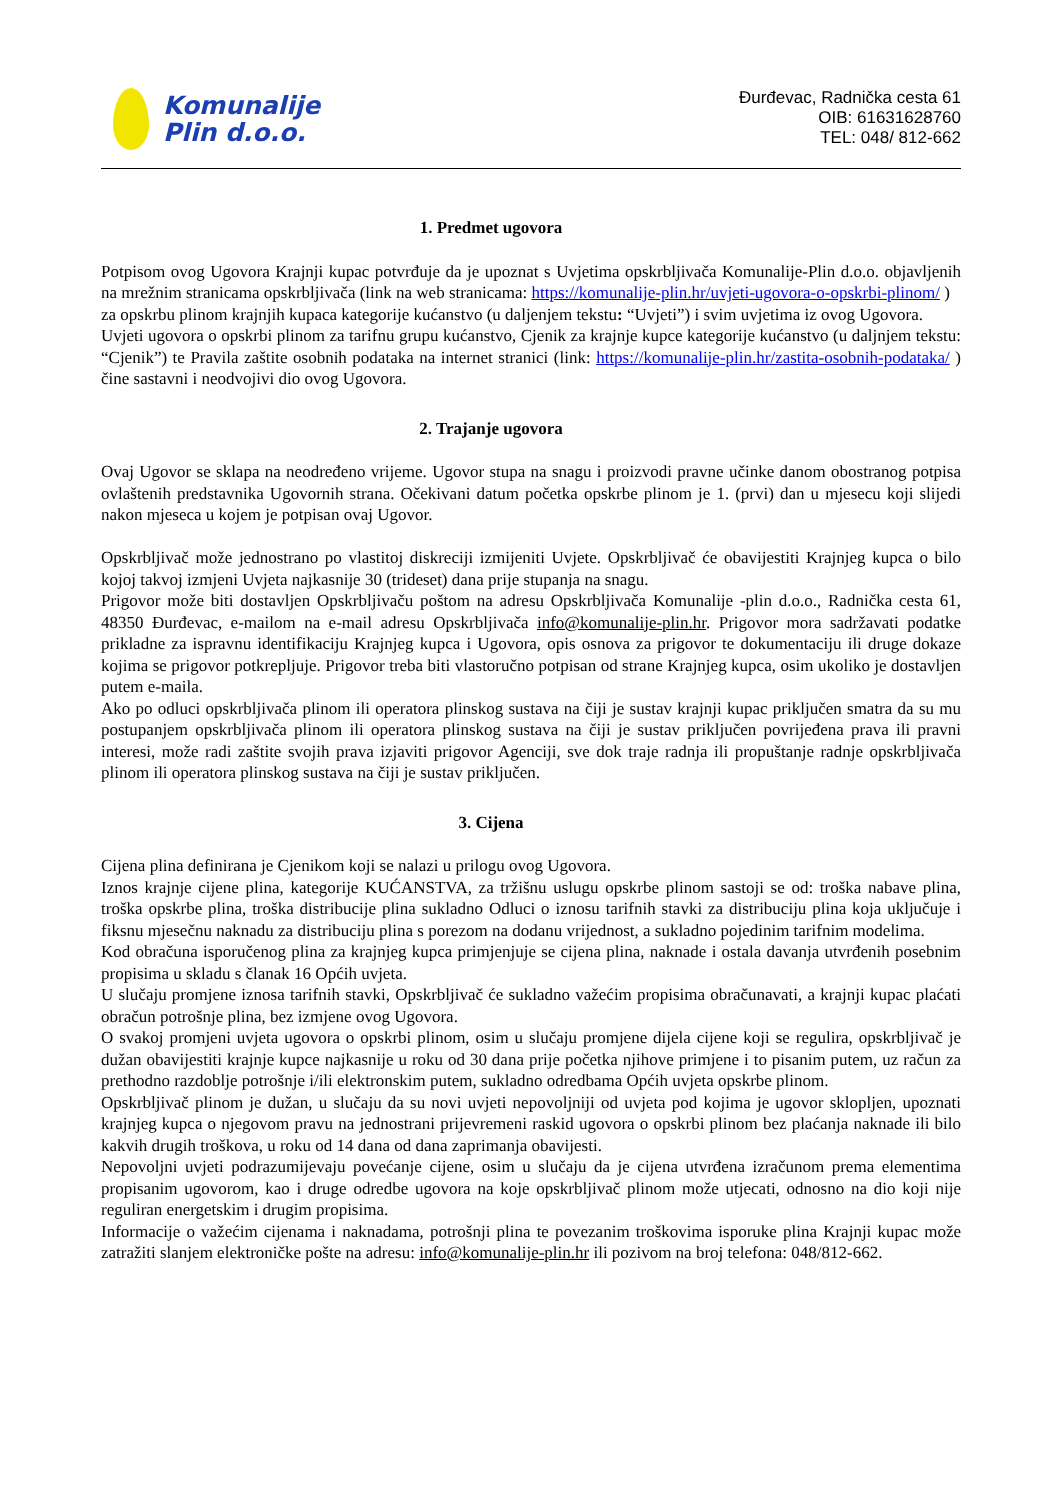Komunalije
Plin d.o.o.
Đurđevac, Radnička cesta 61
OIB: 61631628760
TEL: 048/ 812-662
1. Predmet ugovora
Potpisom ovog Ugovora Krajnji kupac potvrđuje da je upoznat s Uvjetima opskrbljivača Komunalije-Plin d.o.o. objavljenih na mrežnim stranicama opskrbljivača (link na web stranicama: https://komunalije-plin.hr/uvjeti-ugovora-o-opskrbi-plinom/ )
za opskrbu plinom krajnjih kupaca kategorije kućanstvo (u daljenjem tekstu: “Uvjeti”) i svim uvjetima iz ovog Ugovora.
Uvjeti ugovora o opskrbi plinom za tarifnu grupu kućanstvo, Cjenik za krajnje kupce kategorije kućanstvo (u daljnjem tekstu: “Cjenik”) te Pravila zaštite osobnih podataka na internet stranici (link: https://komunalije-plin.hr/zastita-osobnih-podataka/ ) čine sastavni i neodvojivi dio ovog Ugovora.
2. Trajanje ugovora
Ovaj Ugovor se sklapa na neodređeno vrijeme. Ugovor stupa na snagu i proizvodi pravne učinke danom obostranog potpisa ovlaštenih predstavnika Ugovornih strana. Očekivani datum početka opskrbe plinom je 1. (prvi) dan u mjesecu koji slijedi nakon mjeseca u kojem je potpisan ovaj Ugovor.
Opskrbljivač može jednostrano po vlastitoj diskreciji izmijeniti Uvjete. Opskrbljivač će obavijestiti Krajnjeg kupca o bilo kojoj takvoj izmjeni Uvjeta najkasnije 30 (trideset) dana prije stupanja na snagu.
Prigovor može biti dostavljen Opskrbljivaču poštom na adresu Opskrbljivača Komunalije -plin d.o.o., Radnička cesta 61, 48350 Đurđevac, e-mailom na e-mail adresu Opskrbljivača info@komunalije-plin.hr. Prigovor mora sadržavati podatke prikladne za ispravnu identifikaciju Krajnjeg kupca i Ugovora, opis osnova za prigovor te dokumentaciju ili druge dokaze kojima se prigovor potkrepljuje. Prigovor treba biti vlastoručno potpisan od strane Krajnjeg kupca, osim ukoliko je dostavljen putem e-maila.
Ako po odluci opskrbljivača plinom ili operatora plinskog sustava na čiji je sustav krajnji kupac priključen smatra da su mu postupanjem opskrbljivača plinom ili operatora plinskog sustava na čiji je sustav priključen povrijeđena prava ili pravni interesi, može radi zaštite svojih prava izjaviti prigovor Agenciji, sve dok traje radnja ili propuštanje radnje opskrbljivača plinom ili operatora plinskog sustava na čiji je sustav priključen.
3. Cijena
Cijena plina definirana je Cjenikom koji se nalazi u prilogu ovog Ugovora.
Iznos krajnje cijene plina, kategorije KUĆANSTVA, za tržišnu uslugu opskrbe plinom sastoji se od: troška nabave plina, troška opskrbe plina, troška distribucije plina sukladno Odluci o iznosu tarifnih stavki za distribuciju plina koja uključuje i fiksnu mjesečnu naknadu za distribuciju plina s porezom na dodanu vrijednost, a sukladno pojedinim tarifnim modelima.
Kod obračuna isporučenog plina za krajnjeg kupca primjenjuje se cijena plina, naknade i ostala davanja utvrđenih posebnim propisima u skladu s članak 16 Općih uvjeta.
U slučaju promjene iznosa tarifnih stavki, Opskrbljivač će sukladno važećim propisima obračunavati, a krajnji kupac plaćati obračun potrošnje plina, bez izmjene ovog Ugovora.
O svakoj promjeni uvjeta ugovora o opskrbi plinom, osim u slučaju promjene dijela cijene koji se regulira, opskrbljivač je dužan obavijestiti krajnje kupce najkasnije u roku od 30 dana prije početka njihove primjene i to pisanim putem, uz račun za prethodno razdoblje potrošnje i/ili elektronskim putem, sukladno odredbama Općih uvjeta opskrbe plinom.
Opskrbljivač plinom je dužan, u slučaju da su novi uvjeti nepovoljniji od uvjeta pod kojima je ugovor sklopljen, upoznati krajnjeg kupca o njegovom pravu na jednostrani prijevremeni raskid ugovora o opskrbi plinom bez plaćanja naknade ili bilo kakvih drugih troškova, u roku od 14 dana od dana zaprimanja obavijesti.
Nepovoljni uvjeti podrazumijevaju povećanje cijene, osim u slučaju da je cijena utvrđena izračunom prema elementima propisanim ugovorom, kao i druge odredbe ugovora na koje opskrbljivač plinom može utjecati, odnosno na dio koji nije reguliran energetskim i drugim propisima.
Informacije o važećim cijenama i naknadama, potrošnji plina te povezanim troškovima isporuke plina Krajnji kupac može zatražiti slanjem elektroničke pošte na adresu: info@komunalije-plin.hr ili pozivom na broj telefona: 048/812-662.